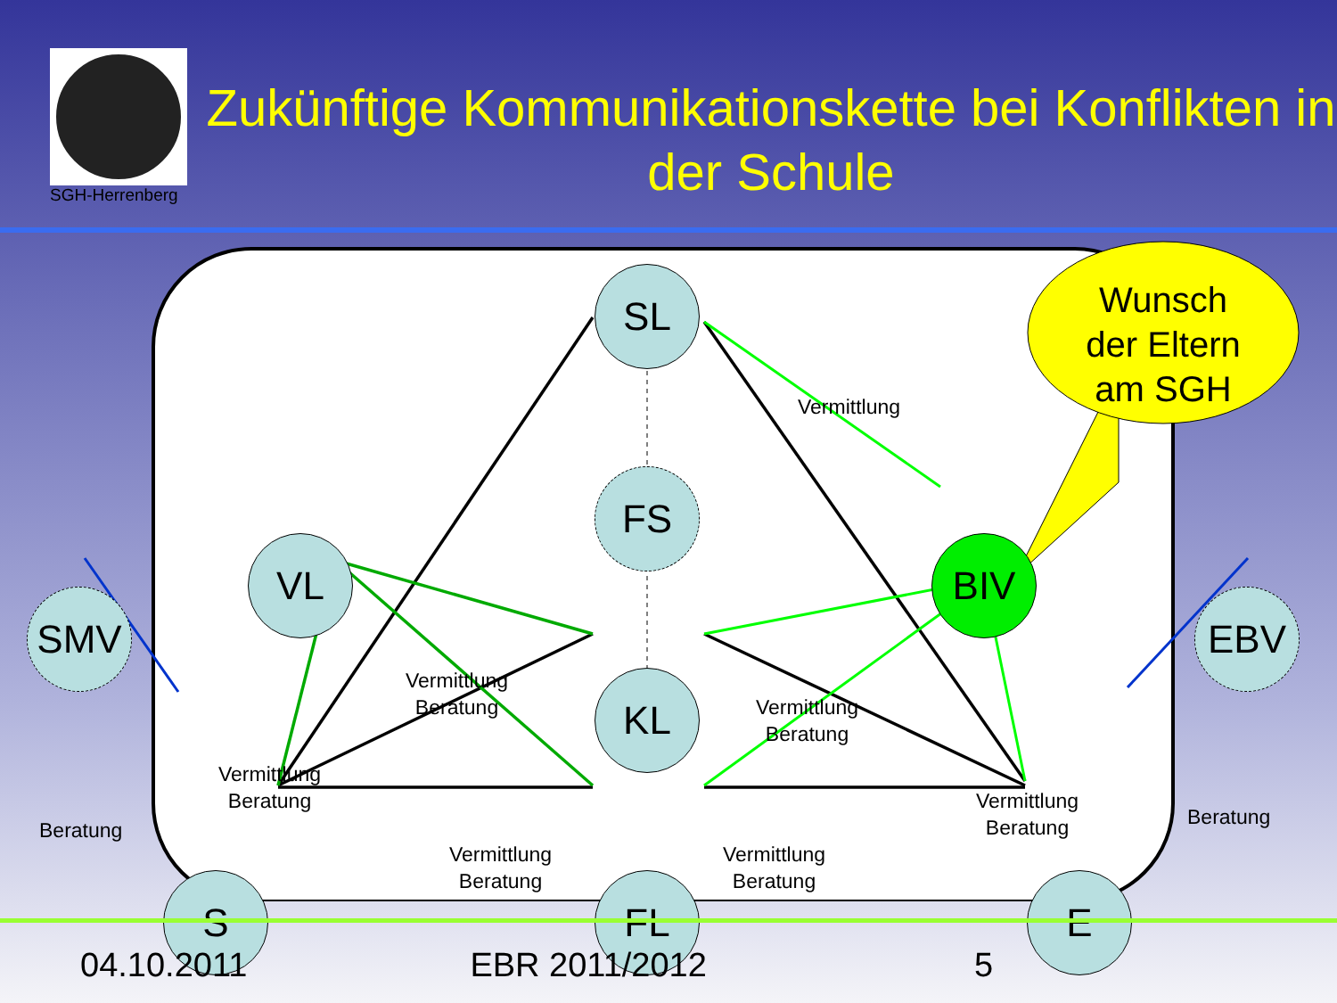SGH-Herrenberg
Zukünftige Kommunikationskette bei Konflikten in der Schule
SL
FS
VL BIV
SMV EBV
KL
S FL E
Wunsch der Eltern am SGH
Vermittlung
Vermittlung
Beratung
Vermittlung
Beratung
Vermittlung
Beratung
Vermittlung
Beratung
Vermittlung
Beratung
Vermittlung
Beratung
Beratung
Beratung
04.10.2011 EBR 2011/2012 5